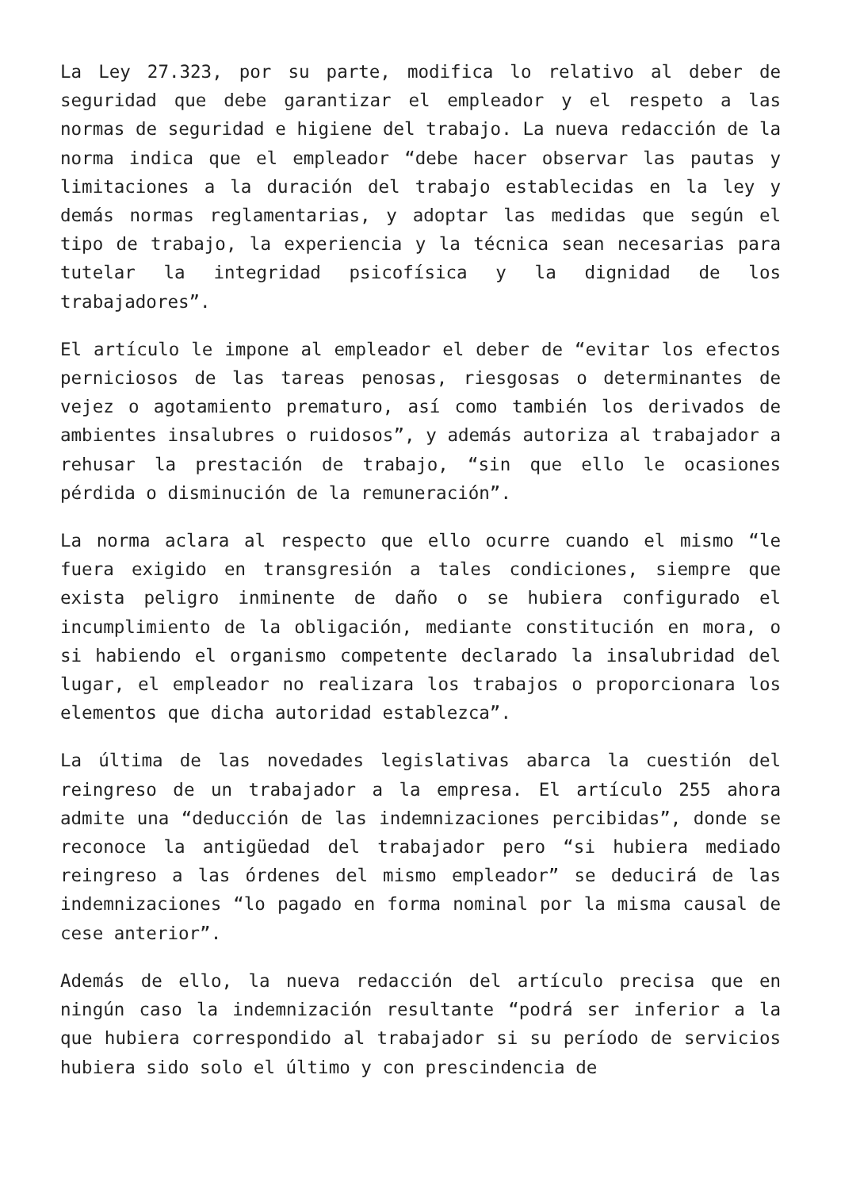La Ley 27.323, por su parte, modifica lo relativo al deber de seguridad que debe garantizar el empleador y el respeto a las normas de seguridad e higiene del trabajo. La nueva redacción de la norma indica que el empleador “debe hacer observar las pautas y limitaciones a la duración del trabajo establecidas en la ley y demás normas reglamentarias, y adoptar las medidas que según el tipo de trabajo, la experiencia y la técnica sean necesarias para tutelar la integridad psicofísica y la dignidad de los trabajadores”.
El artículo le impone al empleador el deber de “evitar los efectos perniciosos de las tareas penosas, riesgosas o determinantes de vejez o agotamiento prematuro, así como también los derivados de ambientes insalubres o ruidosos”, y además autoriza al trabajador a rehusar la prestación de trabajo, “sin que ello le ocasiones pérdida o disminución de la remuneración”.
La norma aclara al respecto que ello ocurre cuando el mismo “le fuera exigido en transgresión a tales condiciones, siempre que exista peligro inminente de daño o se hubiera configurado el incumplimiento de la obligación, mediante constitución en mora, o si habiendo el organismo competente declarado la insalubridad del lugar, el empleador no realizara los trabajos o proporcionara los elementos que dicha autoridad establezca”.
La última de las novedades legislativas abarca la cuestión del reingreso de un trabajador a la empresa. El artículo 255 ahora admite una “deducción de las indemnizaciones percibidas”, donde se reconoce la antigüedad del trabajador pero “si hubiera mediado reingreso a las órdenes del mismo empleador” se deducirá de las indemnizaciones “lo pagado en forma nominal por la misma causal de cese anterior”.
Además de ello, la nueva redacción del artículo precisa que en ningún caso la indemnización resultante “podrá ser inferior a la que hubiera correspondido al trabajador si su período de servicios hubiera sido solo el último y con prescindencia de